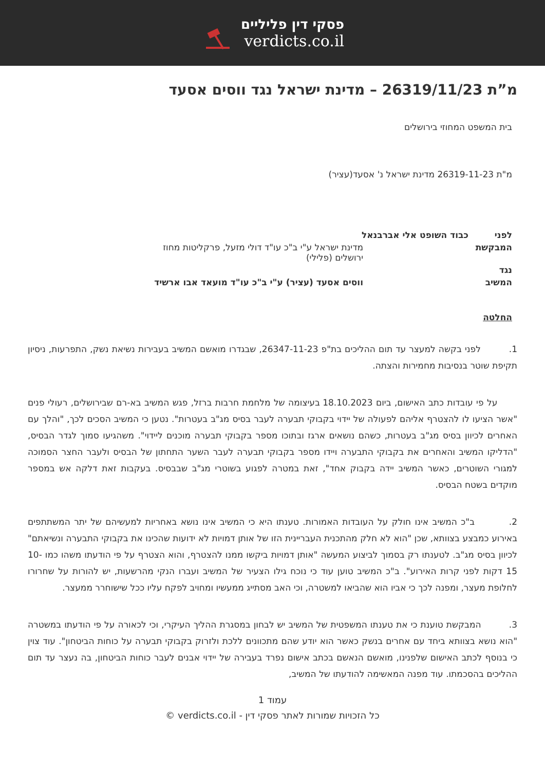פסקי דין פליליים
verdicts.co.il
מ”ת 26319/11/23 – מדינת ישראל נגד ווסים אסעד
בית המשפט המחוזי בירושלים
מ"ת 26319-11-23 מדינת ישראל נ' אסעד(עציר)
| לפני | כבוד השופט אלי אברבנאל | |
| המבקשת | | מדינת ישראל ע"י ב"כ עו"ד דולי מזעל, פרקליטות מחוז ירושלים (פלילי) |
| נגד | | |
| המשיב | | ווסים אסעד (עציר) ע"י ב"כ עו"ד מועאד אבו ארשיד |
החלטה
1. לפני בקשה למעצר עד תום ההליכים בת"פ 26347-11-23, שבגדרו מואשם המשיב בעבירות נשיאת נשק, התפרעות, ניסיון תקיפת שוטר בנסיבות מחמירות והצתה.
על פי עובדות כתב האישום, ביום 18.10.2023 בעיצומה של מלחמת חרבות ברזל, פגש המשיב בא-רם שבירושלים, רעולי פנים "אשר הציעו לו להצטרף אליהם לפעולה של יידוי בקבוקי תבערה לעבר בסיס מג"ב בעטרות". נטען כי המשיב הסכים לכך, "והלך עם האחרים לכיוון בסיס מג"ב בעטרות, כשהם נושאים ארגז ובתוכו מספר בקבוקי תבערה מוכנים ליידוי". משהגיעו סמוך לגדר הבסיס, "הדליקו המשיב והאחרים את בקבוקי התבערה ויידו מספר בקבוקי תבערה לעבר השער התחתון של הבסיס ולעבר החצר הסמוכה למגורי השוטרים, כאשר המשיב יידה בקבוק אחד", זאת במטרה לפגוע בשוטרי מג"ב שבבסיס. בעקבות זאת דלקה אש במספר מוקדים בשטח הבסיס.
2. ב"כ המשיב אינו חולק על העובדות האמורות. טענתו היא כי המשיב אינו נושא באחריות למעשיהם של יתר המשתתפים באירוע כמבצע בצוותא, שכן "הוא לא חלק מהתכנית העבריינית הזו של אותן דמויות לא ידועות שהכינו את בקבוקי התבערה ונשיאתם" לכיוון בסיס מג"ב. לטענתו רק בסמוך לביצוע המעשה "אותן דמויות ביקשו ממנו להצטרף, והוא הצטרף על פי הודעתו משהו כמו 10-15 דקות לפני קרות האירוע". ב"כ המשיב טוען עוד כי נוכח גילו הצעיר של המשיב ועברו הנקי מהרשעות, יש להורות על שחרורו לחלופת מעצר, ומפנה לכך כי אביו הוא שהביאו למשטרה, וכי האב מסתייג ממעשיו ומחויב לפקח עליו ככל שישוחרר ממעצר.
3. המבקשת טוענת כי את טענתו המשפטית של המשיב יש לבחון במסגרת ההליך העיקרי, וכי לכאורה על פי הודעתו במשטרה "הוא נושא בצוותא ביחד עם אחרים בנשק כאשר הוא יודע שהם מתכוונים ללכת ולזרוק בקבוקי תבערה על כוחות הביטחון". עוד צוין כי בנוסף לכתב האישום שלפנינו, מואשם הנאשם בכתב אישום נפרד בעבירה של יידוי אבנים לעבר כוחות הביטחון, בה נעצר עד תום ההליכים בהסכמתו. עוד מפנה המאשימה להודעתו של המשיב,
עמוד 1
כל הזכויות שמורות לאתר פסקי דין - verdicts.co.il ©